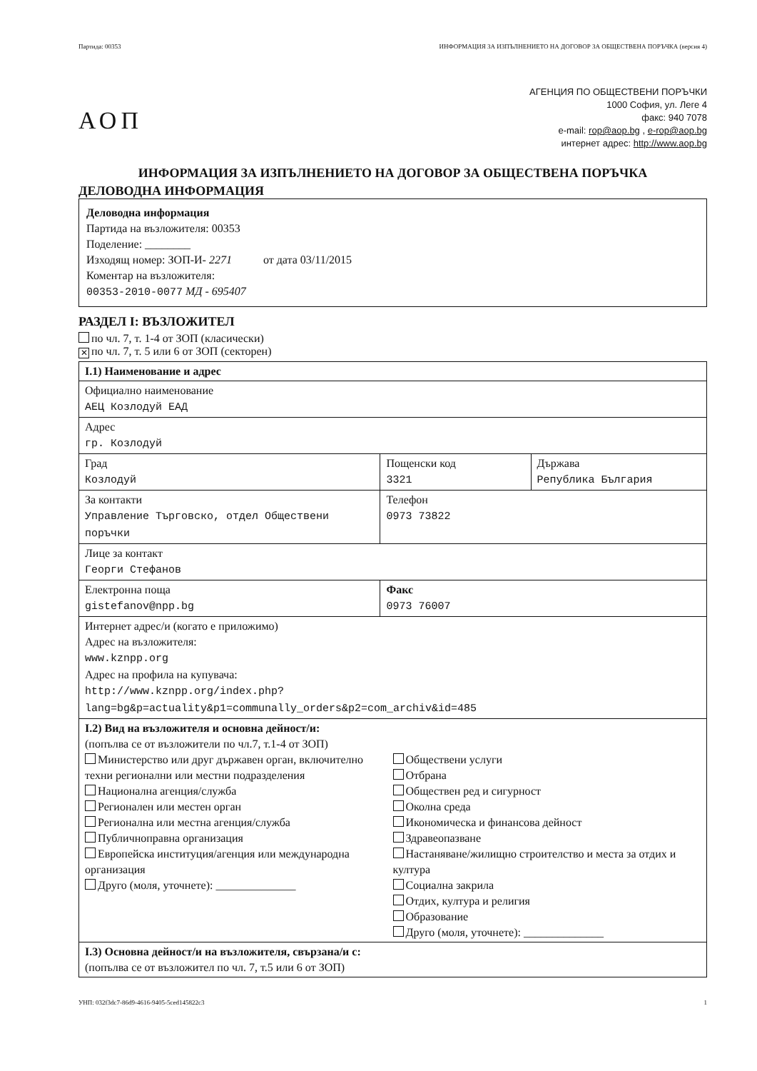Партида: 00353 ИНФОРМАЦИЯ ЗА ИЗПЪЛНЕНИЕТО НА ДОГОВОР ЗА ОБЩЕСТВЕНА ПОРЪЧКА (версия 4)
АОП
АГЕНЦИЯ ПО ОБЩЕСТВЕНИ ПОРЪЧКИ
1000 София, ул. Леге 4
факс: 940 7078
e-mail: rop@aop.bg , e-rop@aop.bg
интернет адрес: http://www.aop.bg
ИНФОРМАЦИЯ ЗА ИЗПЪЛНЕНИЕТО НА ДОГОВОР ЗА ОБЩЕСТВЕНА ПОРЪЧКА
ДЕЛОВОДНА ИНФОРМАЦИЯ
Деловодна информация
Партида на възложителя: 00353
Поделение: ________
Изходящ номер: ЗОП-И- 2271 от дата 03/11/2015
Коментар на възложителя:
00353-2010-0077 МД - 695407
РАЗДЕЛ I: ВЪЗЛОЖИТЕЛ
по чл. 7, т. 1-4 от ЗОП (класически)
✕ по чл. 7, т. 5 или 6 от ЗОП (секторен)
| I.1) Наименование и адрес | | |
| Официално наименование АЕЦ Козлодуй ЕАД | | |
| Адрес гр. Козлодуй | | |
| Град Козлодуй | Пощенски код 3321 | Държава Република България |
| За контакти Управление Търговско, отдел Обществени поръчки | Телефон 0973 73822 | |
| Лице за контакт Георги Стефанов | | |
| Електронна поща gistefanov@npp.bg | Факс 0973 76007 | |
| Интернет адрес/и (когато е приложимо) Адрес на възложителя: www.kznpp.org Адрес на профила на купувача: http://www.kznpp.org/index.php? lang=bg&p=actuality&p1=communally_orders&p2=com_archiv&id=485 | | |
| I.2) Вид на възложителя и основна дейност/и: (попълва се от възложители по чл.7, т.1-4 от ЗОП) Министерство или друг държавен орган, включително техни регионални или местни подразделения Национална агенция/служба Регионален или местен орган Регионална или местна агенция/служба Публичноправна организация Европейска институция/агенция или международна организация Друго (моля, уточнете): ______________ Обществени услуги Отбрана Обществен ред и сигурност Околна среда Икономическа и финансова дейност Здравеопазване Настаняване/жилищно строителство и места за отдих и култура Социална закрила Отдих, култура и религия Образование Друго (моля, уточнете): ______________ | | |
| I.3) Основна дейност/и на възложителя, свързана/и с: (попълва се от възложител по чл. 7, т.5 или 6 от ЗОП) | | |
УНП: 032f3dc7-86d9-4616-9405-5ced145822c3 1